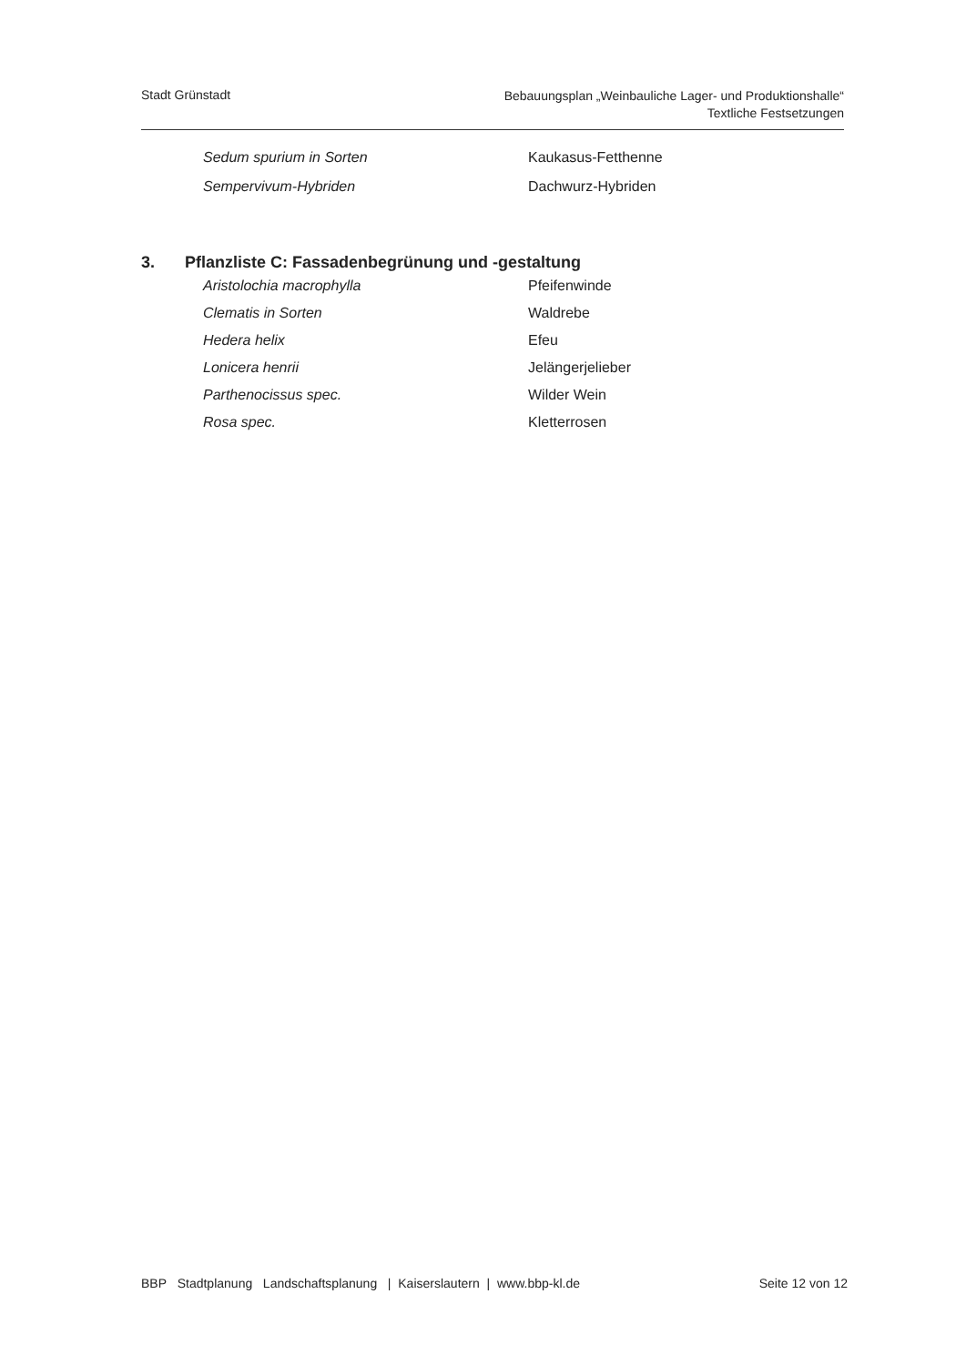Stadt Grünstadt
Bebauungsplan „Weinbauliche Lager- und Produktionshalle“
Textliche Festsetzungen
Sedum spurium in Sorten Kaukasus-Fetthenne
Sempervivum-Hybriden Dachwurz-Hybriden
3. Pflanzliste C: Fassadenbegrünung und -gestaltung
Aristolochia macrophylla Pfeifenwinde
Clematis in Sorten Waldrebe
Hedera helix Efeu
Lonicera henrii Jelängerjelieber
Parthenocissus spec. Wilder Wein
Rosa spec. Kletterrosen
BBP Stadtplanung Landschaftsplanung | Kaiserslautern | www.bbp-kl.de
Seite 12 von 12